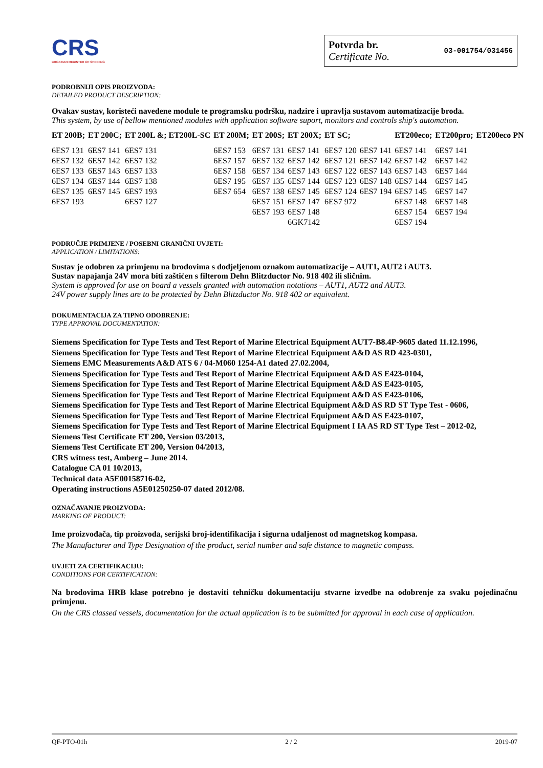CRS
CROATIAN REGISTER OF SHIPPING
Potvrda br.
Certificate No.
03-001754/031456
PODROBNIJI OPIS PROIZVODA:
DETAILED PRODUCT DESCRIPTION:
Ovakav sustav, koristeći navedene module te programsku podršku, nadzire i upravlja sustavom automatizacije broda.
This system, by use of bellow mentioned modules with application software suport, monitors and controls ship's automation.
| ET 200B; | ET 200C; | ET 200L &; ET200L-SC | ET 200M; | ET 200S; | ET 200X; | ET SC; | | ET200eco; | ET200pro; | ET200eco PN |
| --- | --- | --- | --- | --- | --- | --- | --- | --- | --- | --- |
| 6ES7 131 | 6ES7 141 | 6ES7 131 | 6ES7 153 | 6ES7 131 | 6ES7 141 | 6ES7 120 | 6ES7 141 | 6ES7 141 | 6ES7 141 | |
| 6ES7 132 | 6ES7 142 | 6ES7 132 | 6ES7 157 | 6ES7 132 | 6ES7 142 | 6ES7 121 | 6ES7 142 | 6ES7 142 | 6ES7 142 | |
| 6ES7 133 | 6ES7 143 | 6ES7 133 | 6ES7 158 | 6ES7 134 | 6ES7 143 | 6ES7 122 | 6ES7 143 | 6ES7 143 | 6ES7 144 | |
| 6ES7 134 | 6ES7 144 | 6ES7 138 | 6ES7 195 | 6ES7 135 | 6ES7 144 | 6ES7 123 | 6ES7 148 | 6ES7 144 | 6ES7 145 | |
| 6ES7 135 | 6ES7 145 | 6ES7 193 | 6ES7 654 | 6ES7 138 | 6ES7 145 | 6ES7 124 | 6ES7 194 | 6ES7 145 | 6ES7 147 | |
| 6ES7 193 | | 6ES7 127 | | 6ES7 151 | 6ES7 147 | 6ES7 972 | | 6ES7 148 | 6ES7 148 | |
| | | | | 6ES7 193 | 6ES7 148 | | | 6ES7 154 | 6ES7 194 | |
| | | | | | 6GK7142 | | | 6ES7 194 | | |
PODRUČJE PRIMJENE / POSEBNI GRANIČNI UVJETI:
APPLICATION / LIMITATIONS:
Sustav je odobren za primjenu na brodovima s dodjeljenom oznakom automatizacije – AUT1, AUT2 i AUT3.
Sustav napajanja 24V mora biti zaštićen s filterom Dehn Blitzductor No. 918 402 ili sličnim.
System is approved for use on board a vessels granted with automation notations – AUT1, AUT2 and AUT3.
24V power supply lines are to be protected by Dehn Blitzductor No. 918 402 or equivalent.
DOKUMENTACIJA ZA TIPNO ODOBRENJE:
TYPE APPROVAL DOCUMENTATION:
Siemens Specification for Type Tests and Test Report of Marine Electrical Equipment AUT7-B8.4P-9605 dated 11.12.1996,
Siemens Specification for Type Tests and Test Report of Marine Electrical Equipment A&D AS RD 423-0301,
Siemens EMC Measurements A&D ATS 6 / 04-M060 1254-A1 dated 27.02.2004,
Siemens Specification for Type Tests and Test Report of Marine Electrical Equipment A&D AS E423-0104,
Siemens Specification for Type Tests and Test Report of Marine Electrical Equipment A&D AS E423-0105,
Siemens Specification for Type Tests and Test Report of Marine Electrical Equipment A&D AS E423-0106,
Siemens Specification for Type Tests and Test Report of Marine Electrical Equipment A&D AS RD ST Type Test - 0606,
Siemens Specification for Type Tests and Test Report of Marine Electrical Equipment A&D AS E423-0107,
Siemens Specification for Type Tests and Test Report of Marine Electrical Equipment I IA AS RD ST Type Test – 2012-02,
Siemens Test Certificate ET 200, Version 03/2013,
Siemens Test Certificate ET 200, Version 04/2013,
CRS witness test, Amberg – June 2014.
Catalogue CA 01 10/2013,
Technical data A5E00158716-02,
Operating instructions A5E01250250-07 dated 2012/08.
OZNAČAVANJE PROIZVODA:
MARKING OF PRODUCT:
Ime proizvođača, tip proizvoda, serijski broj-identifikacija i sigurna udaljenost od magnetskog kompasa.
The Manufacturer and Type Designation of the product, serial number and safe distance to magnetic compass.
UVJETI ZA CERTIFIKACIJU:
CONDITIONS FOR CERTIFICATION:
Na brodovima HRB klase potrebno je dostaviti tehničku dokumentaciju stvarne izvedbe na odobrenje za svaku pojedinačnu primjenu.
On the CRS classed vessels, documentation for the actual application is to be submitted for approval in each case of application.
QF-PTO-01h 2 / 2 2019-07